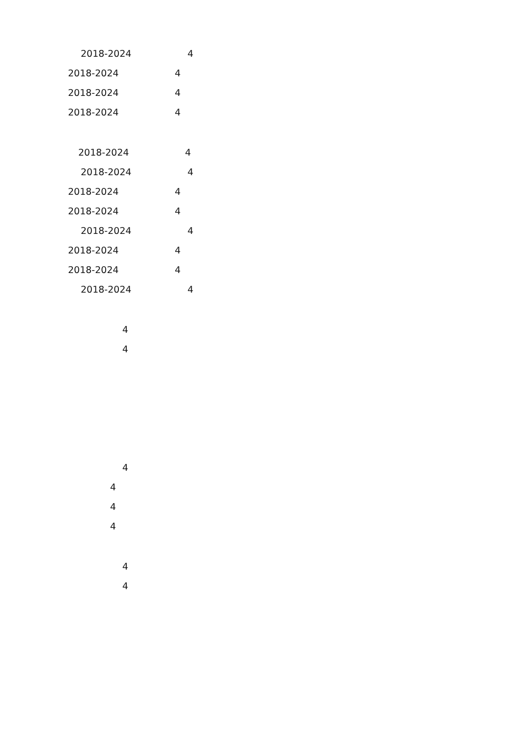2018-2024 4
2018-2024 4
2018-2024 4
2018-2024 4
2018-2024 4
2018-2024 4
2018-2024 4
2018-2024 4
2018-2024 4
2018-2024 4
2018-2024 4
2018-2024 4
4
4
4
4
4
4
4
4